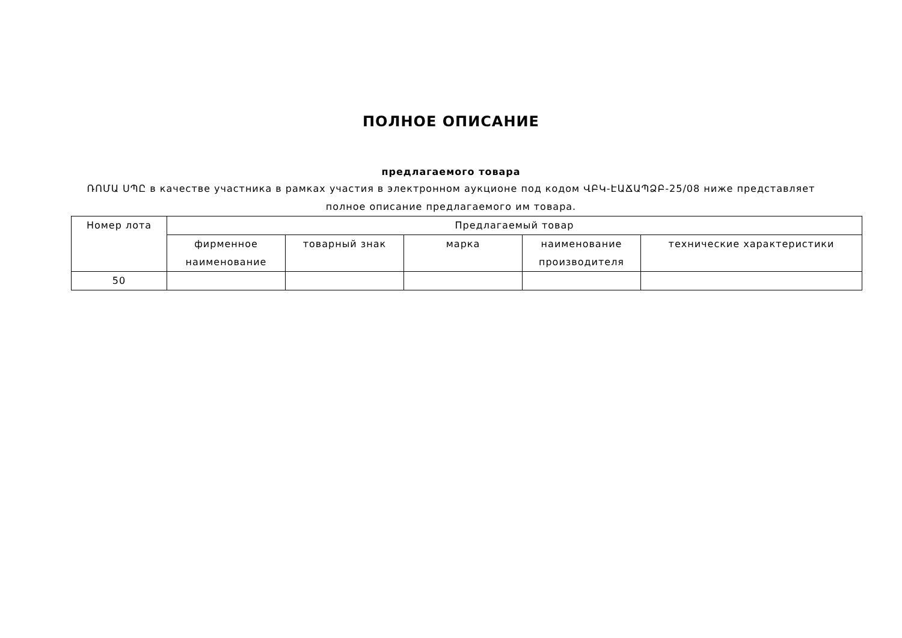ПОЛНОЕ ОПИСАНИЕ
предлагаемого товара
ՌՈՄԱ ՍՊԸ в качестве участника в рамках участия в электронном аукционе под кодом ՎԲԿ-ԷԱՃԱՊՁԲ-25/08 ниже представляет полное описание предлагаемого им товара.
| Номер лота | Предлагаемый товар | | | | |
| --- | --- | --- | --- | --- | --- |
| | фирменное наименование | товарный знак | марка | наименование производителя | технические характеристики |
| 50 | | | | | |